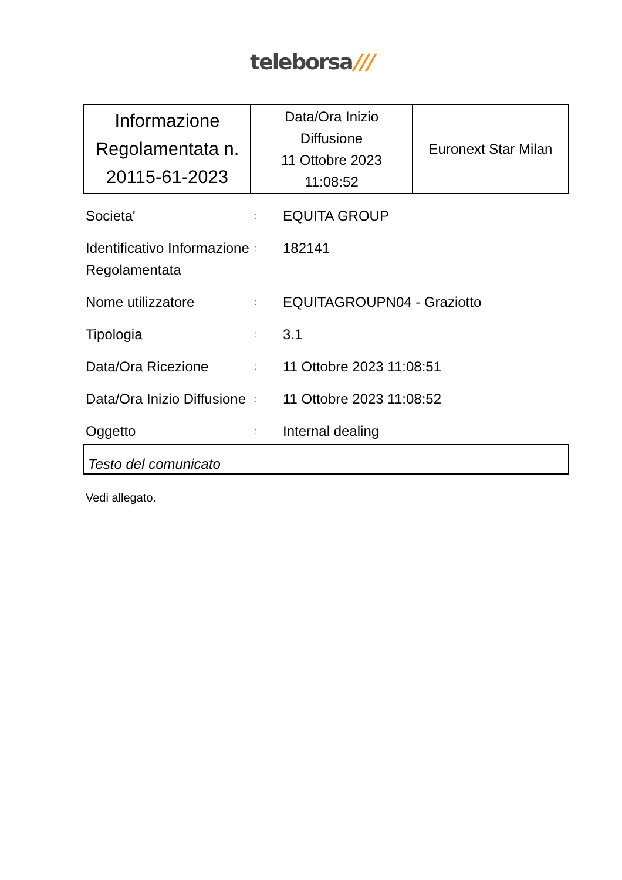teleborsa///
| Informazione Regolamentata n. 20115-61-2023 | Data/Ora Inizio Diffusione 11 Ottobre 2023 11:08:52 | Euronext Star Milan |
| Societa' | : | EQUITA GROUP |
| Identificativo Informazione Regolamentata | : | 182141 |
| Nome utilizzatore | : | EQUITAGROUPN04 - Graziotto |
| Tipologia | : | 3.1 |
| Data/Ora Ricezione | : | 11 Ottobre 2023 11:08:51 |
| Data/Ora Inizio Diffusione | : | 11 Ottobre 2023 11:08:52 |
| Oggetto | : | Internal dealing |
Testo del comunicato
Vedi allegato.